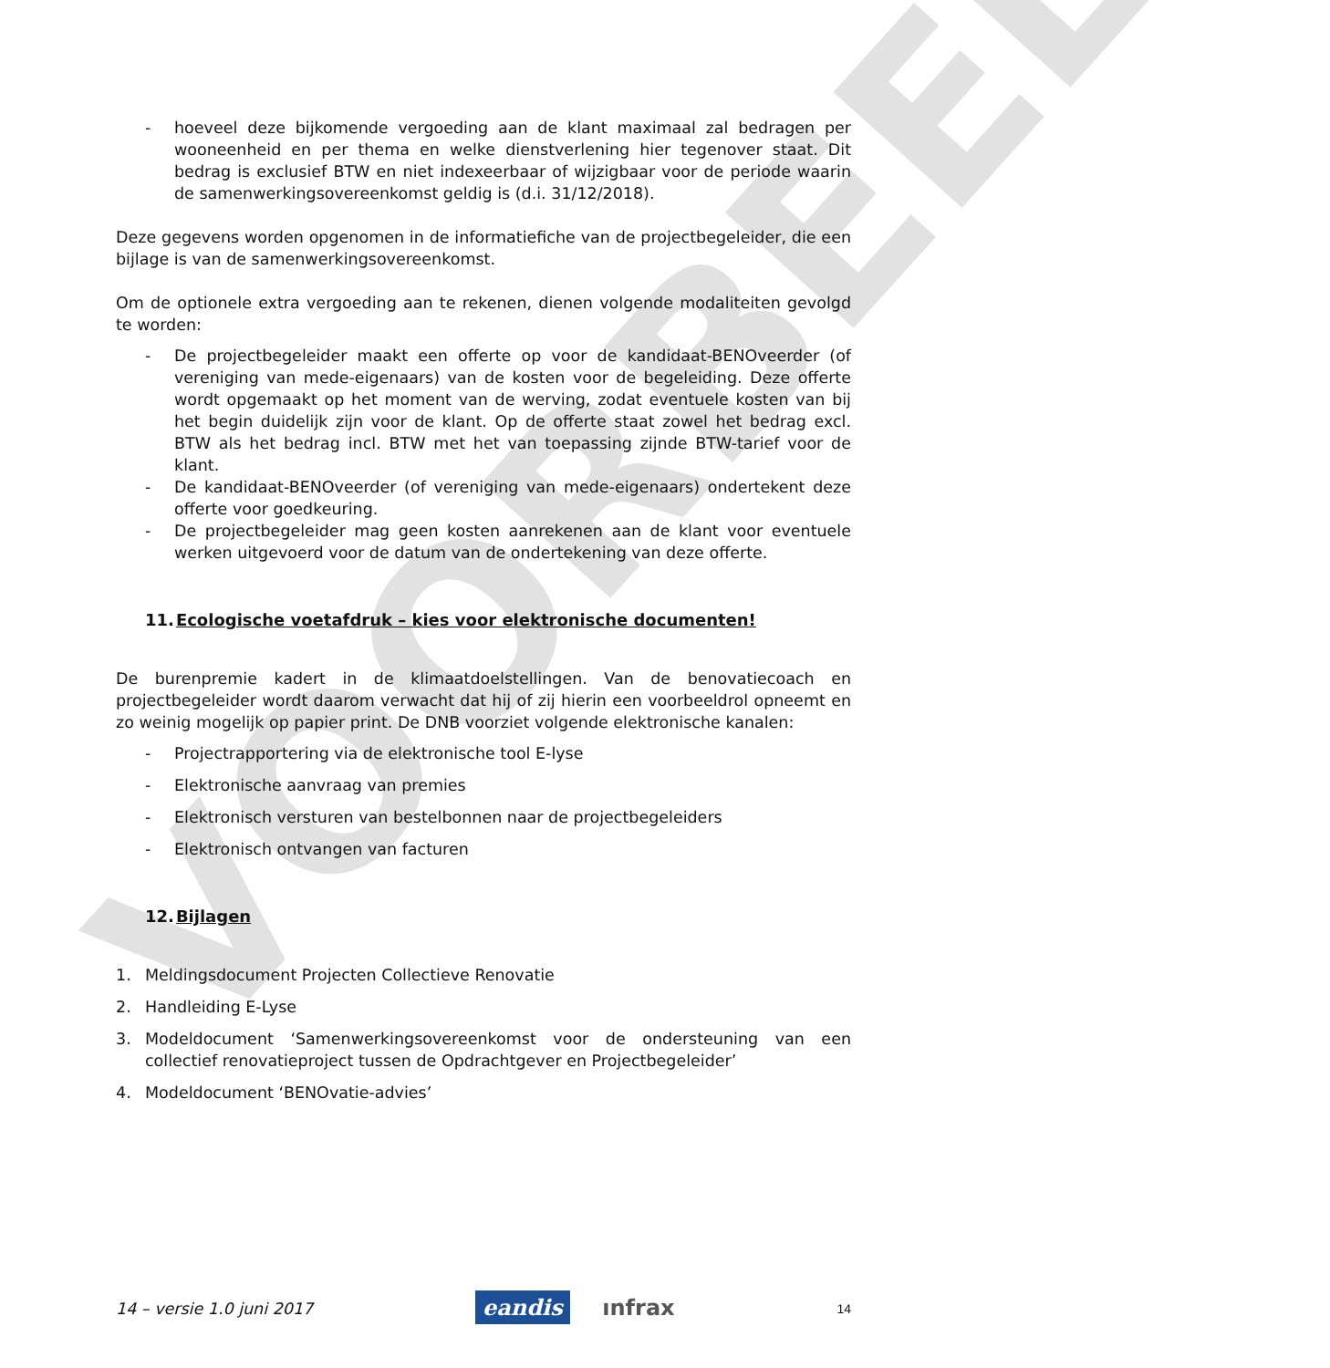VOORBEELD
- hoeveel deze bijkomende vergoeding aan de klant maximaal zal bedragen per wooneenheid en per thema en welke dienstverlening hier tegenover staat. Dit bedrag is exclusief BTW en niet indexeerbaar of wijzigbaar voor de periode waarin de samenwerkingsovereenkomst geldig is (d.i. 31/12/2018).
Deze gegevens worden opgenomen in de informatiefiche van de projectbegeleider, die een bijlage is van de samenwerkingsovereenkomst.
Om de optionele extra vergoeding aan te rekenen, dienen volgende modaliteiten gevolgd te worden:
- De projectbegeleider maakt een offerte op voor de kandidaat-BENOveerder (of vereniging van mede-eigenaars) van de kosten voor de begeleiding. Deze offerte wordt opgemaakt op het moment van de werving, zodat eventuele kosten van bij het begin duidelijk zijn voor de klant. Op de offerte staat zowel het bedrag excl. BTW als het bedrag incl. BTW met het van toepassing zijnde BTW-tarief voor de klant.
- De kandidaat-BENOveerder (of vereniging van mede-eigenaars) ondertekent deze offerte voor goedkeuring.
- De projectbegeleider mag geen kosten aanrekenen aan de klant voor eventuele werken uitgevoerd voor de datum van de ondertekening van deze offerte.
11.Ecologische voetafdruk – kies voor elektronische documenten!
De burenpremie kadert in de klimaatdoelstellingen. Van de benovatiecoach en projectbegeleider wordt daarom verwacht dat hij of zij hierin een voorbeeldrol opneemt en zo weinig mogelijk op papier print. De DNB voorziet volgende elektronische kanalen:
- Projectrapportering via de elektronische tool E-lyse
- Elektronische aanvraag van premies
- Elektronisch versturen van bestelbonnen naar de projectbegeleiders
- Elektronisch ontvangen van facturen
12.Bijlagen
1. Meldingsdocument Projecten Collectieve Renovatie
2. Handleiding E-Lyse
3. Modeldocument ‘Samenwerkingsovereenkomst voor de ondersteuning van een collectief renovatieproject tussen de Opdrachtgever en Projectbegeleider’
4. Modeldocument ‘BENOvatie-advies’
14 – versie 1.0 juni 2017 eandis ınfrax 14